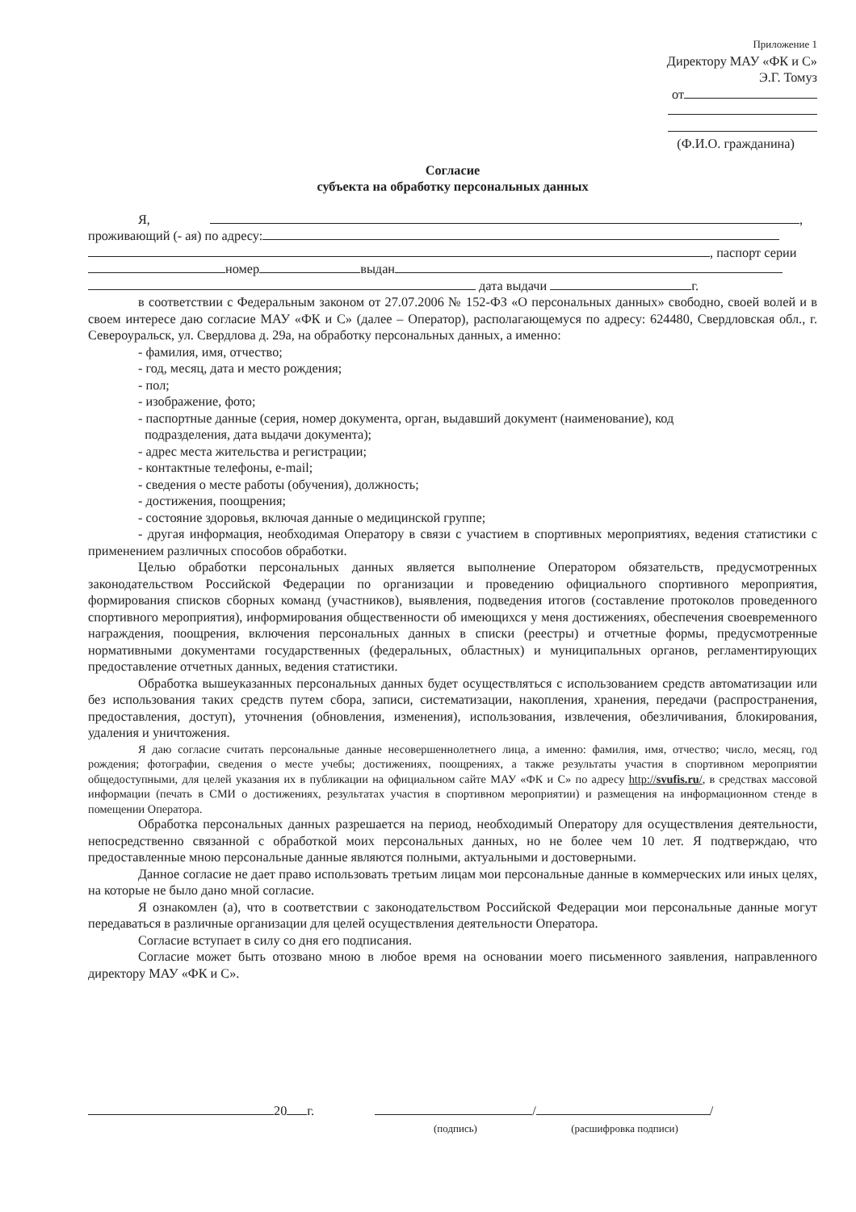Приложение 1
Директору МАУ «ФК и С»
Э.Г. Томуз
от
(Ф.И.О. гражданина)
Согласие
субъекта на обработку персональных данных
Я, ,
проживающий (- ая) по адресу:
, паспорт серии
номер выдан
дата выдачи г.
в соответствии с Федеральным законом от 27.07.2006 № 152-ФЗ «О персональных данных» свободно, своей волей и в своем интересе даю согласие МАУ «ФК и С» (далее – Оператор), располагающемуся по адресу: 624480, Свердловская обл., г. Североуральск, ул. Свердлова д. 29а, на обработку персональных данных, а именно:
- фамилия, имя, отчество;
- год, месяц, дата и место рождения;
- пол;
- изображение, фото;
- паспортные данные (серия, номер документа, орган, выдавший документ (наименование), код
подразделения, дата выдачи документа);
- адрес места жительства и регистрации;
- контактные телефоны, e-mail;
- сведения о месте работы (обучения), должность;
- достижения, поощрения;
- состояние здоровья, включая данные о медицинской группе;
- другая информация, необходимая Оператору в связи с участием в спортивных мероприятиях, ведения статистики с применением различных способов обработки.
Целью обработки персональных данных является выполнение Оператором обязательств, предусмотренных законодательством Российской Федерации по организации и проведению официального спортивного мероприятия, формирования списков сборных команд (участников), выявления, подведения итогов (составление протоколов проведенного спортивного мероприятия), информирования общественности об имеющихся у меня достижениях, обеспечения своевременного награждения, поощрения, включения персональных данных в списки (реестры) и отчетные формы, предусмотренные нормативными документами государственных (федеральных, областных) и муниципальных органов, регламентирующих предоставление отчетных данных, ведения статистики.
Обработка вышеуказанных персональных данных будет осуществляться с использованием средств автоматизации или без использования таких средств путем сбора, записи, систематизации, накопления, хранения, передачи (распространения, предоставления, доступ), уточнения (обновления, изменения), использования, извлечения, обезличивания, блокирования, удаления и уничтожения.
Я даю согласие считать персональные данные несовершеннолетнего лица, а именно: фамилия, имя, отчество; число, месяц, год рождения; фотографии, сведения о месте учебы; достижениях, поощрениях, а также результаты участия в спортивном мероприятии общедоступными, для целей указания их в публикации на официальном сайте МАУ «ФК и С» по адресу http://svufis.ru/, в средствах массовой информации (печать в СМИ о достижениях, результатах участия в спортивном мероприятии) и размещения на информационном стенде в помещении Оператора.
Обработка персональных данных разрешается на период, необходимый Оператору для осуществления деятельности, непосредственно связанной с обработкой моих персональных данных, но не более чем 10 лет. Я подтверждаю, что предоставленные мною персональные данные являются полными, актуальными и достоверными.
Данное согласие не дает право использовать третьим лицам мои персональные данные в коммерческих или иных целях, на которые не было дано мной согласие.
Я ознакомлен (а), что в соответствии с законодательством Российской Федерации мои персональные данные могут передаваться в различные организации для целей осуществления деятельности Оператора.
Согласие вступает в силу со дня его подписания.
Согласие может быть отозвано мною в любое время на основании моего письменного заявления, направленного директору МАУ «ФК и С».
20 г. /
(подпись)
/
(расшифровка подписи)